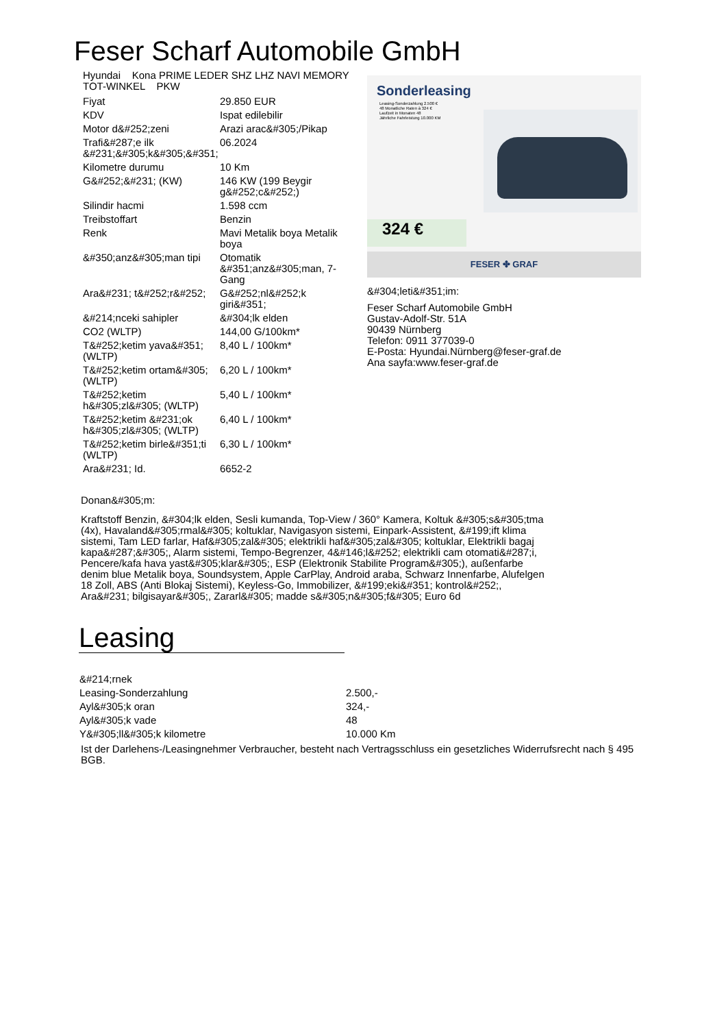Feser Scharf Automobile GmbH
Hyundai Kona PRIME LEDER SHZ LHZ NAVI MEMORY TOT-WINKEL PKW
| Fiyat | 29.850 EUR |
| KDV | Ispat edilebilir |
| Motor d&#252;zeni | Arazi arac&#305;/Pikap |
| Trafi&#287;e ilk &#231;&#305;k&#305;&#351; | 06.2024 |
| Kilometre durumu | 10 Km |
| G&#252;&#231; (KW) | 146 KW (199 Beygir g&#252;c&#252;) |
| Silindir hacmi | 1.598 ccm |
| Treibstoffart | Benzin |
| Renk | Mavi Metalik boya Metalik boya |
| &#350;anz&#305;man tipi | Otomatik &#351;anz&#305;man, 7-Gang |
| Ara&#231; t&#252;r&#252; | G&#252;nl&#252;k giri&#351; |
| &#214;nceki sahipler | &#304;lk elden |
| CO2 (WLTP) | 144,00 G/100km* |
| T&#252;ketim yava&#351; (WLTP) | 8,40 L / 100km* |
| T&#252;ketim ortam&#305; (WLTP) | 6,20 L / 100km* |
| T&#252;ketim h&#305;zl&#305; (WLTP) | 5,40 L / 100km* |
| T&#252;ketim &#231;ok h&#305;zl&#305; (WLTP) | 6,40 L / 100km* |
| T&#252;ketim birle&#351;ti (WLTP) | 6,30 L / 100km* |
| Ara&#231; Id. | 6652-2 |
Sonderleasing
Leasing-Sonderzahlung 2.500 €
48 Monatliche Raten à 324 €
Laufzeit in Monaten 48
Jährliche Fahrleistung 10.000 KM
324 €
FESER ✤ GRAF
&#304;leti&#351;im:
Feser Scharf Automobile GmbH
Gustav-Adolf-Str. 51A
90439 Nürnberg
Telefon: 0911 377039-0
E-Posta: Hyundai.Nürnberg@feser-graf.de
Ana sayfa:www.feser-graf.de
Donan&#305;m:
Kraftstoff Benzin, &#304;lk elden, Sesli kumanda, Top-View / 360° Kamera, Koltuk &#305;s&#305;tma (4x), Havaland&#305;rmal&#305; koltuklar, Navigasyon sistemi, Einpark-Assistent, &#199;ift klima sistemi, Tam LED farlar, Haf&#305;zal&#305; elektrikli haf&#305;zal&#305; koltuklar, Elektrikli bagaj kapa&#287;&#305;, Alarm sistemi, Tempo-Begrenzer, 4&#146;l&#252; elektrikli cam otomati&#287;i, Pencere/kafa hava yast&#305;klar&#305;, ESP (Elektronik Stabilite Program&#305;), außenfarbe denim blue Metalik boya, Soundsystem, Apple CarPlay, Android araba, Schwarz Innenfarbe, Alufelgen 18 Zoll, ABS (Anti Blokaj Sistemi), Keyless-Go, Immobilizer, &#199;eki&#351; kontrol&#252;, Ara&#231; bilgisayar&#305;, Zararl&#305; madde s&#305;n&#305;f&#305; Euro 6d
Leasing
| &#214;rnek | |
| Leasing-Sonderzahlung | 2.500,- |
| Ayl&#305;k oran | 324,- |
| Ayl&#305;k vade | 48 |
| Y&#305;ll&#305;k kilometre | 10.000 Km |
Ist der Darlehens-/Leasingnehmer Verbraucher, besteht nach Vertragsschluss ein gesetzliches Widerrufsrecht nach § 495 BGB.